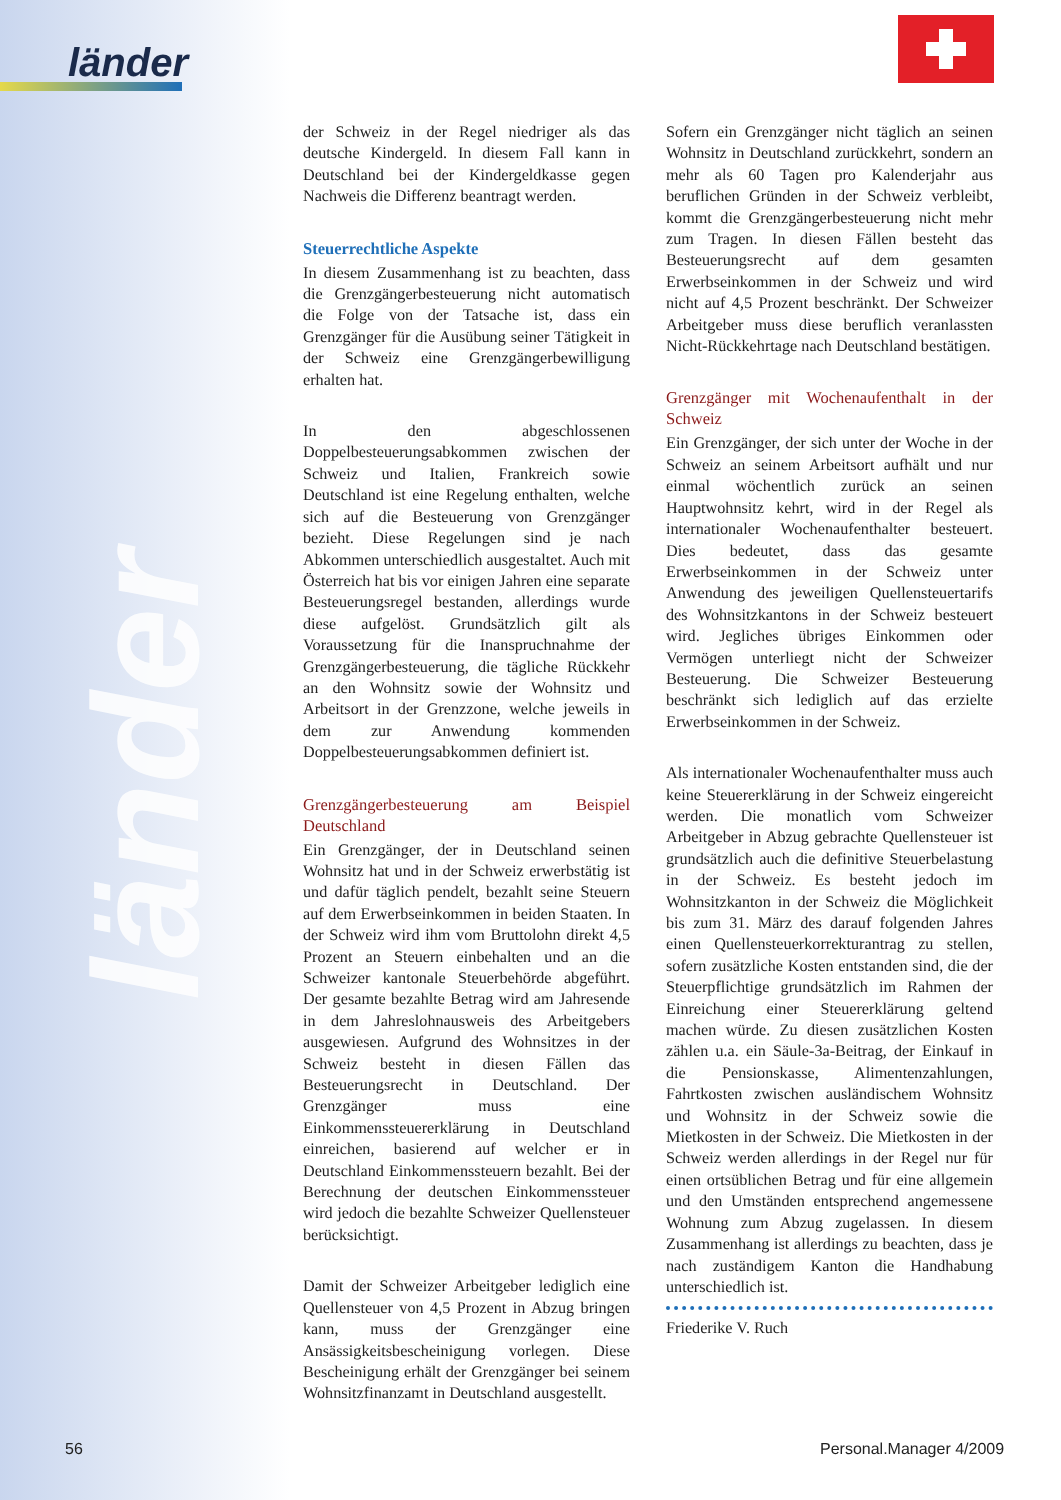länder
länder
der Schweiz in der Regel niedriger als das deutsche Kindergeld. In diesem Fall kann in Deutschland bei der Kindergeldkasse gegen Nachweis die Differenz beantragt werden.
Steuerrechtliche Aspekte
In diesem Zusammenhang ist zu beachten, dass die Grenzgängerbesteuerung nicht automatisch die Folge von der Tatsache ist, dass ein Grenzgänger für die Ausübung seiner Tätigkeit in der Schweiz eine Grenzgängerbewilligung erhalten hat.
In den abgeschlossenen Doppelbesteuerungsabkommen zwischen der Schweiz und Italien, Frankreich sowie Deutschland ist eine Regelung enthalten, welche sich auf die Besteuerung von Grenzgänger bezieht. Diese Regelungen sind je nach Abkommen unterschiedlich ausgestaltet. Auch mit Österreich hat bis vor einigen Jahren eine separate Besteuerungsregel bestanden, allerdings wurde diese aufgelöst. Grundsätzlich gilt als Voraussetzung für die Inanspruchnahme der Grenzgängerbesteuerung, die tägliche Rückkehr an den Wohnsitz sowie der Wohnsitz und Arbeitsort in der Grenzzone, welche jeweils in dem zur Anwendung kommenden Doppelbesteuerungsabkommen definiert ist.
Grenzgängerbesteuerung am Beispiel Deutschland
Ein Grenzgänger, der in Deutschland seinen Wohnsitz hat und in der Schweiz erwerbstätig ist und dafür täglich pendelt, bezahlt seine Steuern auf dem Erwerbseinkommen in beiden Staaten. In der Schweiz wird ihm vom Bruttolohn direkt 4,5 Prozent an Steuern einbehalten und an die Schweizer kantonale Steuerbehörde abgeführt. Der gesamte bezahlte Betrag wird am Jahresende in dem Jahreslohnausweis des Arbeitgebers ausgewiesen. Aufgrund des Wohnsitzes in der Schweiz besteht in diesen Fällen das Besteuerungsrecht in Deutschland. Der Grenzgänger muss eine Einkommenssteuererklärung in Deutschland einreichen, basierend auf welcher er in Deutschland Einkommenssteuern bezahlt. Bei der Berechnung der deutschen Einkommenssteuer wird jedoch die bezahlte Schweizer Quellensteuer berücksichtigt.
Damit der Schweizer Arbeitgeber lediglich eine Quellensteuer von 4,5 Prozent in Abzug bringen kann, muss der Grenzgänger eine Ansässigkeitsbescheinigung vorlegen. Diese Bescheinigung erhält der Grenzgänger bei seinem Wohnsitzfinanzamt in Deutschland ausgestellt.
Sofern ein Grenzgänger nicht täglich an seinen Wohnsitz in Deutschland zurückkehrt, sondern an mehr als 60 Tagen pro Kalenderjahr aus beruflichen Gründen in der Schweiz verbleibt, kommt die Grenzgängerbesteuerung nicht mehr zum Tragen. In diesen Fällen besteht das Besteuerungsrecht auf dem gesamten Erwerbseinkommen in der Schweiz und wird nicht auf 4,5 Prozent beschränkt. Der Schweizer Arbeitgeber muss diese beruflich veranlassten Nicht-Rückkehrtage nach Deutschland bestätigen.
Grenzgänger mit Wochenaufenthalt in der Schweiz
Ein Grenzgänger, der sich unter der Woche in der Schweiz an seinem Arbeitsort aufhält und nur einmal wöchentlich zurück an seinen Hauptwohnsitz kehrt, wird in der Regel als internationaler Wochenaufenthalter besteuert. Dies bedeutet, dass das gesamte Erwerbseinkommen in der Schweiz unter Anwendung des jeweiligen Quellensteuertarifs des Wohnsitzkantons in der Schweiz besteuert wird. Jegliches übriges Einkommen oder Vermögen unterliegt nicht der Schweizer Besteuerung. Die Schweizer Besteuerung beschränkt sich lediglich auf das erzielte Erwerbseinkommen in der Schweiz.
Als internationaler Wochenaufenthalter muss auch keine Steuererklärung in der Schweiz eingereicht werden. Die monatlich vom Schweizer Arbeitgeber in Abzug gebrachte Quellensteuer ist grundsätzlich auch die definitive Steuerbelastung in der Schweiz. Es besteht jedoch im Wohnsitzkanton in der Schweiz die Möglichkeit bis zum 31. März des darauf folgenden Jahres einen Quellensteuerkorrekturantrag zu stellen, sofern zusätzliche Kosten entstanden sind, die der Steuerpflichtige grundsätzlich im Rahmen der Einreichung einer Steuererklärung geltend machen würde. Zu diesen zusätzlichen Kosten zählen u.a. ein Säule-3a-Beitrag, der Einkauf in die Pensionskasse, Alimentenzahlungen, Fahrtkosten zwischen ausländischem Wohnsitz und Wohnsitz in der Schweiz sowie die Mietkosten in der Schweiz. Die Mietkosten in der Schweiz werden allerdings in der Regel nur für einen ortsüblichen Betrag und für eine allgemein und den Umständen entsprechend angemessene Wohnung zum Abzug zugelassen. In diesem Zusammenhang ist allerdings zu beachten, dass je nach zuständigem Kanton die Handhabung unterschiedlich ist.
Friederike V. Ruch
56 Personal.Manager 4/2009